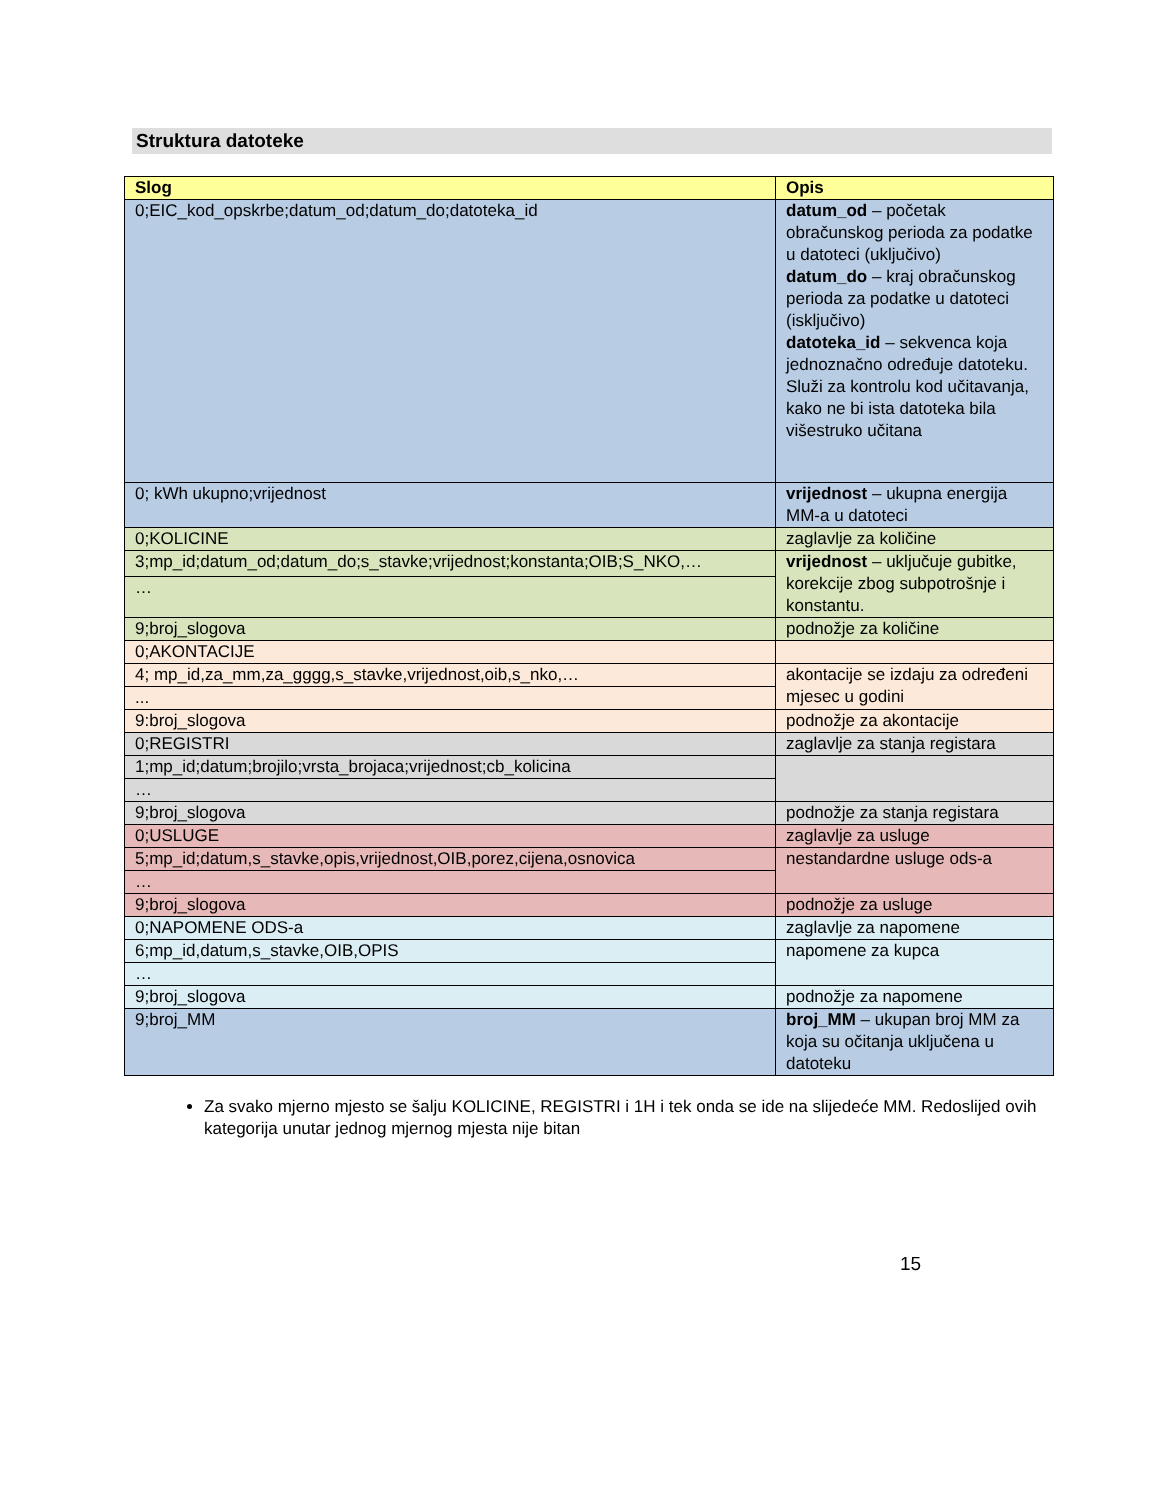Struktura datoteke
| Slog | Opis |
| --- | --- |
| 0;EIC_kod_opskrbe;datum_od;datum_do;datoteka_id | datum_od – početak obračunskog perioda za podatke u datoteci (uključivo) datum_do – kraj obračunskog perioda za podatke u datoteci (isključivo) datoteka_id – sekvenca koja jednoznačno određuje datoteku. Služi za kontrolu kod učitavanja, kako ne bi ista datoteka bila višestruko učitana |
| 0; kWh ukupno;vrijednost | vrijednost – ukupna energija MM-a u datoteci |
| 0;KOLICINE | zaglavlje za količine |
| 3;mp_id;datum_od;datum_do;s_stavke;vrijednost;konstanta;OIB;S_NKO,… | vrijednost – uključuje gubitke, korekcije zbog subpotrošnje i konstantu. |
| … | |
| 9;broj_slogova | podnožje za količine |
| 0;AKONTACIJE | |
| 4; mp_id,za_mm,za_gggg,s_stavke,vrijednost,oib,s_nko,… | akontacije se izdaju za određeni mjesec u godini |
| ... | |
| 9:broj_slogova | podnožje za akontacije |
| 0;REGISTRI | zaglavlje za stanja registara |
| 1;mp_id;datum;brojilo;vrsta_brojaca;vrijednost;cb_kolicina | |
| … | |
| 9;broj_slogova | podnožje za stanja registara |
| 0;USLUGE | zaglavlje za usluge |
| 5;mp_id;datum,s_stavke,opis,vrijednost,OIB,porez,cijena,osnovica | nestandardne usluge ods-a |
| … | |
| 9;broj_slogova | podnožje za usluge |
| 0;NAPOMENE ODS-a | zaglavlje za napomene |
| 6;mp_id,datum,s_stavke,OIB,OPIS | napomene za kupca |
| … | |
| 9;broj_slogova | podnožje za napomene |
| 9;broj_MM | broj_MM – ukupan broj MM za koja su očitanja uključena u datoteku |
Za svako mjerno mjesto se šalju KOLICINE, REGISTRI i 1H i tek onda se ide na slijedeće MM. Redoslijed ovih kategorija unutar jednog mjernog mjesta nije bitan
15